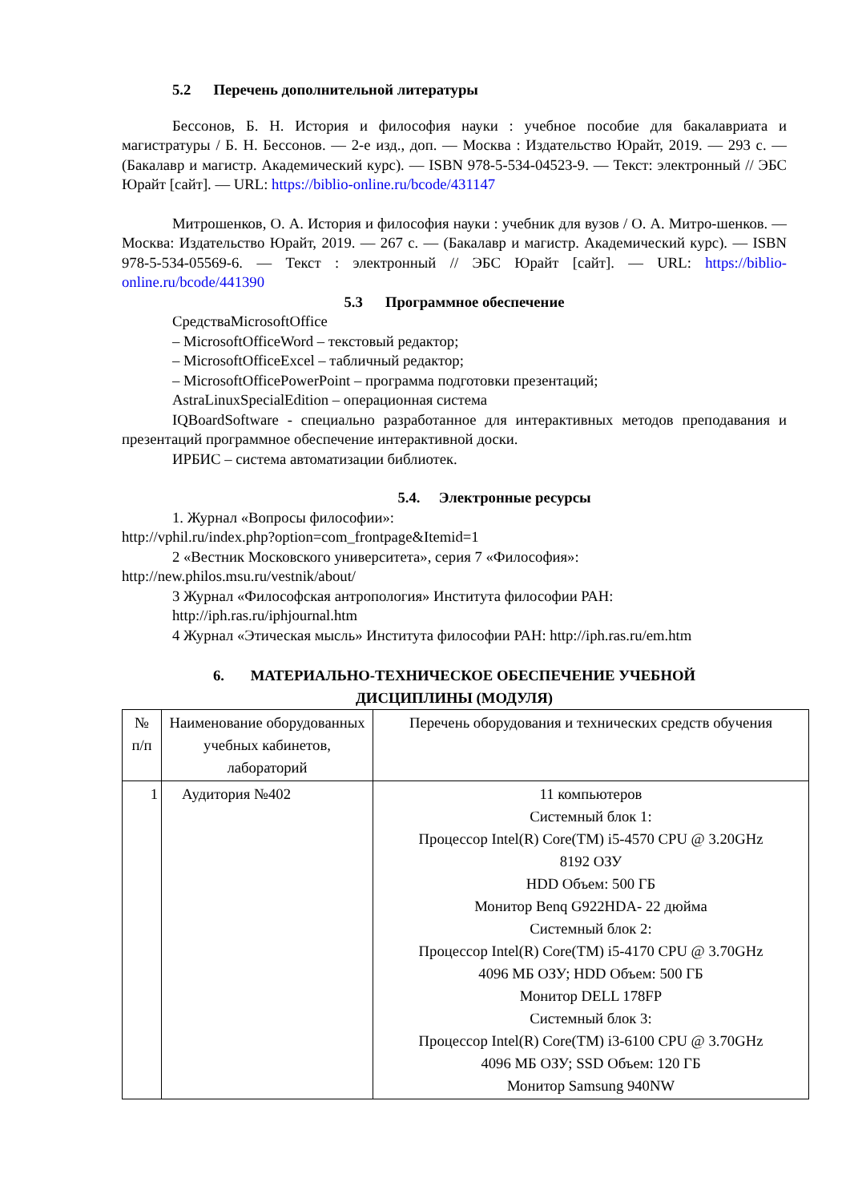5.2 Перечень дополнительной литературы
Бессонов, Б. Н. История и философия науки : учебное пособие для бакалавриата и магистратуры / Б. Н. Бессонов. — 2-е изд., доп. — Москва : Издательство Юрайт, 2019. — 293 с. — (Бакалавр и магистр. Академический курс). — ISBN 978-5-534-04523-9. — Текст: электронный // ЭБС Юрайт [сайт]. — URL: https://biblio-online.ru/bcode/431147
Митрошенков, О. А. История и философия науки : учебник для вузов / О. А. Митро-шенков. — Москва: Издательство Юрайт, 2019. — 267 с. — (Бакалавр и магистр. Академический курс). — ISBN 978-5-534-05569-6. — Текст : электронный // ЭБС Юрайт [сайт]. — URL: https://biblio-online.ru/bcode/441390
5.3 Программное обеспечение
СредстваMicrosoftOffice
– MicrosoftOfficeWord – текстовый редактор;
– MicrosoftOfficeExcel – табличный редактор;
– MicrosoftOfficePowerPoint – программа подготовки презентаций;
AstraLinuxSpecialEdition – операционная система
IQBoardSoftware - специально разработанное для интерактивных методов преподавания и презентаций программное обеспечение интерактивной доски.
ИРБИС – система автоматизации библиотек.
5.4. Электронные ресурсы
1. Журнал «Вопросы философии»:
http://vphil.ru/index.php?option=com_frontpage&Itemid=1
2 «Вестник Московского университета», серия 7 «Философия»:
http://new.philos.msu.ru/vestnik/about/
3 Журнал «Философская антропология» Института философии РАН:
http://iph.ras.ru/iphjournal.htm
4 Журнал «Этическая мысль» Института философии РАН: http://iph.ras.ru/em.htm
6. МАТЕРИАЛЬНО-ТЕХНИЧЕСКОЕ ОБЕСПЕЧЕНИЕ УЧЕБНОЙ
ДИСЦИПЛИНЫ (МОДУЛЯ)
| № п/п | Наименование оборудованных учебных кабинетов, лабораторий | Перечень оборудования и технических средств обучения |
| 1 | Аудитория №402 | 11 компьютеров Системный блок 1: Процессор Intel(R) Core(TM) i5-4570 CPU @ 3.20GHz 8192 ОЗУ HDD Объем: 500 ГБ Монитор Benq G922HDA- 22 дюйма Системный блок 2: Процессор Intel(R) Core(TM) i5-4170 CPU @ 3.70GHz 4096 МБ ОЗУ; HDD Объем: 500 ГБ Монитор DELL 178FP Системный блок 3: Процессор Intel(R) Core(TM) i3-6100 CPU @ 3.70GHz 4096 МБ ОЗУ; SSD Объем: 120 ГБ Монитор Samsung 940NW |